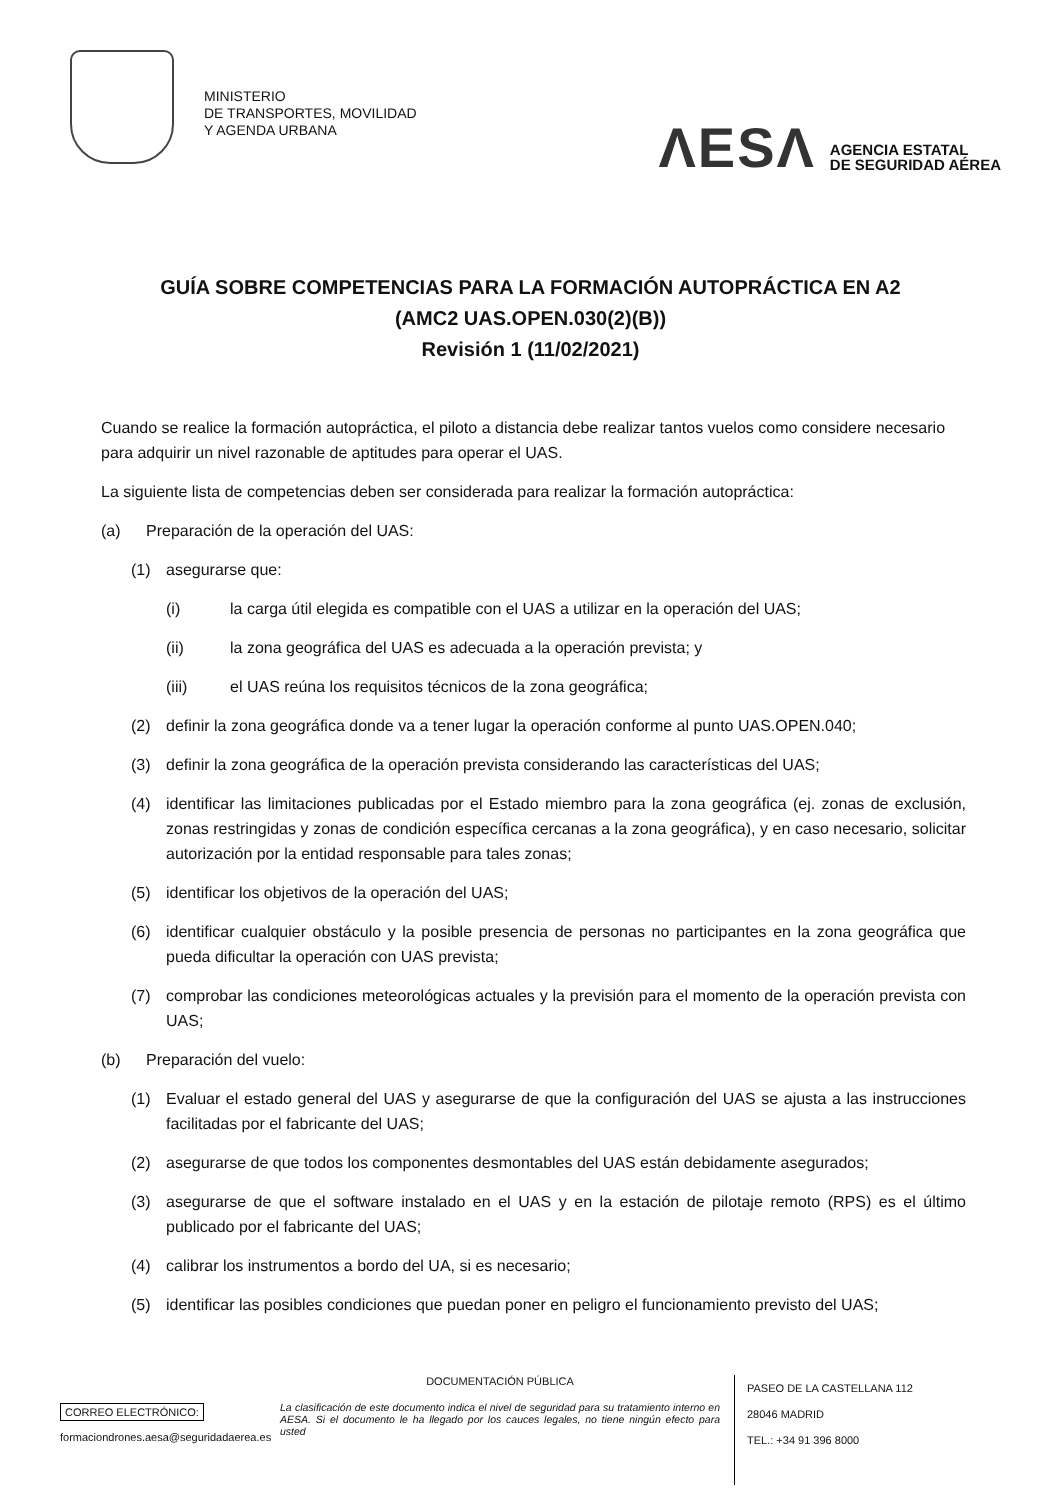MINISTERIO
DE TRANSPORTES, MOVILIDAD
Y AGENDA URBANA
ΛESΛ AGENCIA ESTATAL
DE SEGURIDAD AÉREA
GUÍA SOBRE COMPETENCIAS PARA LA FORMACIÓN AUTOPRÁCTICA EN A2
(AMC2 UAS.OPEN.030(2)(B))
Revisión 1 (11/02/2021)
Cuando se realice la formación autopráctica, el piloto a distancia debe realizar tantos vuelos como considere necesario para adquirir un nivel razonable de aptitudes para operar el UAS.
La siguiente lista de competencias deben ser considerada para realizar la formación autopráctica:
(a) Preparación de la operación del UAS:
(1) asegurarse que:
(i) la carga útil elegida es compatible con el UAS a utilizar en la operación del UAS;
(ii) la zona geográfica del UAS es adecuada a la operación prevista; y
(iii) el UAS reúna los requisitos técnicos de la zona geográfica;
(2) definir la zona geográfica donde va a tener lugar la operación conforme al punto UAS.OPEN.040;
(3) definir la zona geográfica de la operación prevista considerando las características del UAS;
(4) identificar las limitaciones publicadas por el Estado miembro para la zona geográfica (ej. zonas de exclusión, zonas restringidas y zonas de condición específica cercanas a la zona geográfica), y en caso necesario, solicitar autorización por la entidad responsable para tales zonas;
(5) identificar los objetivos de la operación del UAS;
(6) identificar cualquier obstáculo y la posible presencia de personas no participantes en la zona geográfica que pueda dificultar la operación con UAS prevista;
(7) comprobar las condiciones meteorológicas actuales y la previsión para el momento de la operación prevista con UAS;
(b) Preparación del vuelo:
(1) Evaluar el estado general del UAS y asegurarse de que la configuración del UAS se ajusta a las instrucciones facilitadas por el fabricante del UAS;
(2) asegurarse de que todos los componentes desmontables del UAS están debidamente asegurados;
(3) asegurarse de que el software instalado en el UAS y en la estación de pilotaje remoto (RPS) es el último publicado por el fabricante del UAS;
(4) calibrar los instrumentos a bordo del UA, si es necesario;
(5) identificar las posibles condiciones que puedan poner en peligro el funcionamiento previsto del UAS;
CORREO ELECTRÓNICO:
formaciondrones.aesa@seguridadaerea.es
DOCUMENTACIÓN PÚBLICA
La clasificación de este documento indica el nivel de seguridad para su tratamiento interno en AESA. Si el documento le ha llegado por los cauces legales, no tiene ningún efecto para usted
PASEO DE LA CASTELLANA 112
28046 MADRID
TEL.: +34 91 396 8000